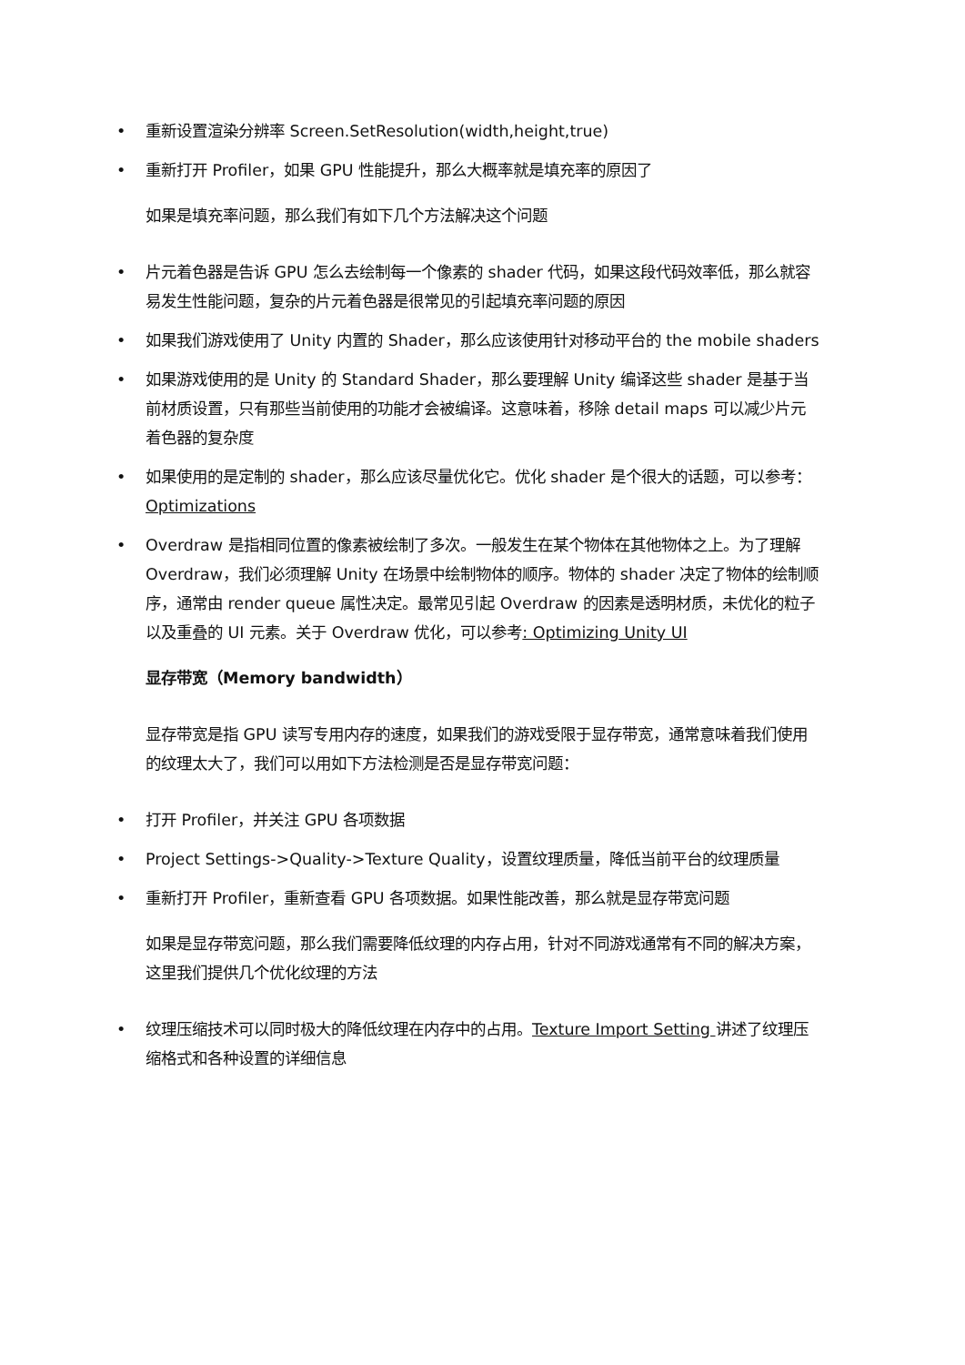• 重新设置渲染分辨率 Screen.SetResolution(width,height,true)
• 重新打开 Profiler，如果 GPU 性能提升，那么大概率就是填充率的原因了
如果是填充率问题，那么我们有如下几个方法解决这个问题
• 片元着色器是告诉 GPU 怎么去绘制每一个像素的 shader 代码，如果这段代码效率低，那么就容易发生性能问题，复杂的片元着色器是很常见的引起填充率问题的原因
• 如果我们游戏使用了 Unity 内置的 Shader，那么应该使用针对移动平台的 the mobile shaders
• 如果游戏使用的是 Unity 的 Standard Shader，那么要理解 Unity 编译这些 shader 是基于当前材质设置，只有那些当前使用的功能才会被编译。这意味着，移除 detail maps 可以减少片元着色器的复杂度
• 如果使用的是定制的 shader，那么应该尽量优化它。优化 shader 是个很大的话题，可以参考：Optimizations
• Overdraw 是指相同位置的像素被绘制了多次。一般发生在某个物体在其他物体之上。为了理解 Overdraw，我们必须理解 Unity 在场景中绘制物体的顺序。物体的 shader 决定了物体的绘制顺序，通常由 render queue 属性决定。最常见引起 Overdraw 的因素是透明材质，未优化的粒子以及重叠的 UI 元素。关于 Overdraw 优化，可以参考: Optimizing Unity UI
显存带宽（Memory bandwidth）
显存带宽是指 GPU 读写专用内存的速度，如果我们的游戏受限于显存带宽，通常意味着我们使用的纹理太大了，我们可以用如下方法检测是否是显存带宽问题：
• 打开 Profiler，并关注 GPU 各项数据
• Project Settings->Quality->Texture Quality，设置纹理质量，降低当前平台的纹理质量
• 重新打开 Profiler，重新查看 GPU 各项数据。如果性能改善，那么就是显存带宽问题
如果是显存带宽问题，那么我们需要降低纹理的内存占用，针对不同游戏通常有不同的解决方案，这里我们提供几个优化纹理的方法
• 纹理压缩技术可以同时极大的降低纹理在内存中的占用。Texture Import Setting 讲述了纹理压缩格式和各种设置的详细信息